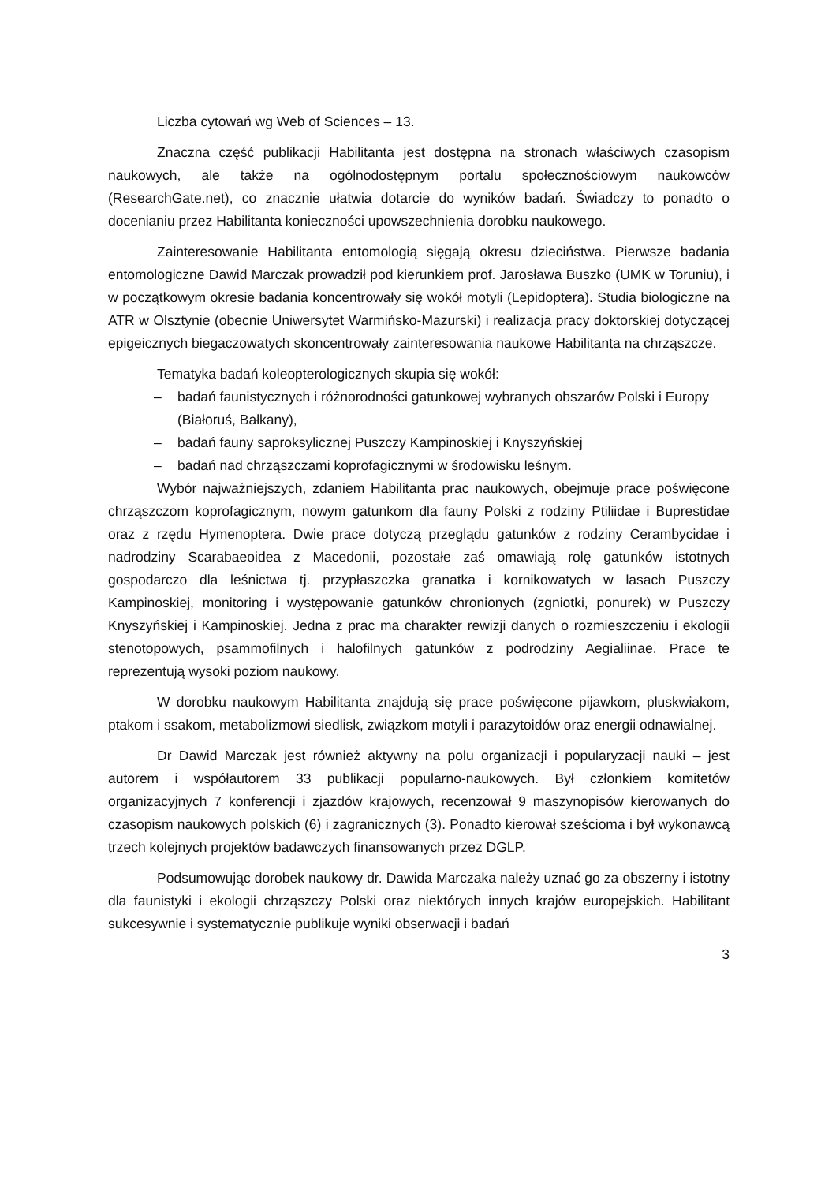Liczba cytowań wg Web of Sciences – 13.
Znaczna część publikacji Habilitanta jest dostępna na stronach właściwych czasopism naukowych, ale także na ogólnodostępnym portalu społecznościowym naukowców (ResearchGate.net), co znacznie ułatwia dotarcie do wyników badań. Świadczy to ponadto o docenianiu przez Habilitanta konieczności upowszechnienia dorobku naukowego.
Zainteresowanie Habilitanta entomologią sięgają okresu dzieciństwa. Pierwsze badania entomologiczne Dawid Marczak prowadził pod kierunkiem prof. Jarosława Buszko (UMK w Toruniu), i w początkowym okresie badania koncentrowały się wokół motyli (Lepidoptera). Studia biologiczne na ATR w Olsztynie (obecnie Uniwersytet Warmińsko-Mazurski) i realizacja pracy doktorskiej dotyczącej epigeicznych biegaczowatych skoncentrowały zainteresowania naukowe Habilitanta na chrząszcze.
Tematyka badań koleopterologicznych skupia się wokół:
– badań faunistycznych i różnorodności gatunkowej wybranych obszarów Polski i Europy (Białoruś, Bałkany),
– badań fauny saproksylicznej Puszczy Kampinoskiej i Knyszyńskiej
– badań nad chrząszczami koprofagicznymi w środowisku leśnym.
Wybór najważniejszych, zdaniem Habilitanta prac naukowych, obejmuje prace poświęcone chrząszczom koprofagicznym, nowym gatunkom dla fauny Polski z rodziny Ptiliidae i Buprestidae oraz z rzędu Hymenoptera. Dwie prace dotyczą przeglądu gatunków z rodziny Cerambycidae i nadrodziny Scarabaeoidea z Macedonii, pozostałe zaś omawiają rolę gatunków istotnych gospodarczo dla leśnictwa tj. przypłaszczka granatka i kornikowatych w lasach Puszczy Kampinoskiej, monitoring i występowanie gatunków chronionych (zgniotki, ponurek) w Puszczy Knyszyńskiej i Kampinoskiej. Jedna z prac ma charakter rewizji danych o rozmieszczeniu i ekologii stenotopowych, psammofilnych i halofilnych gatunków z podrodziny Aegialiinae. Prace te reprezentują wysoki poziom naukowy.
W dorobku naukowym Habilitanta znajdują się prace poświęcone pijawkom, pluskwiakom, ptakom i ssakom, metabolizmowi siedlisk, związkom motyli i parazytoidów oraz energii odnawialnej.
Dr Dawid Marczak jest również aktywny na polu organizacji i popularyzacji nauki – jest autorem i współautorem 33 publikacji popularno-naukowych. Był członkiem komitetów organizacyjnych 7 konferencji i zjazdów krajowych, recenzował 9 maszynopisów kierowanych do czasopism naukowych polskich (6) i zagranicznych (3). Ponadto kierował sześcioma i był wykonawcą trzech kolejnych projektów badawczych finansowanych przez DGLP.
Podsumowując dorobek naukowy dr. Dawida Marczaka należy uznać go za obszerny i istotny dla faunistyki i ekologii chrząszczy Polski oraz niektórych innych krajów europejskich. Habilitant sukcesywnie i systematycznie publikuje wyniki obserwacji i badań
3